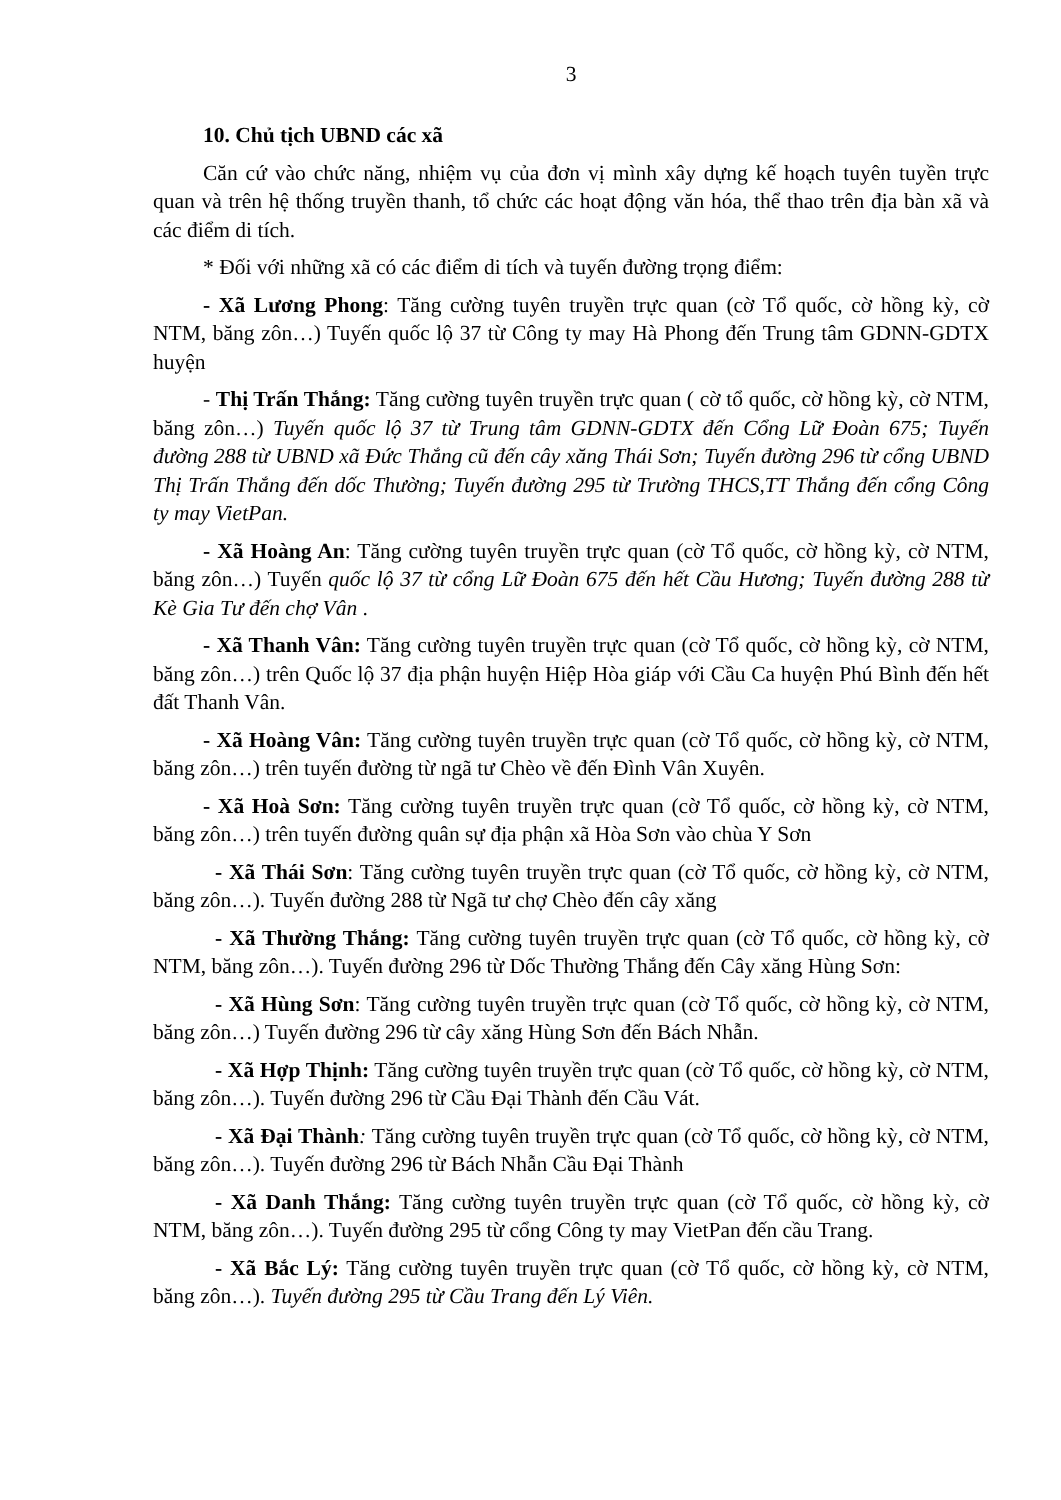3
10. Chủ tịch UBND các xã
Căn cứ vào chức năng, nhiệm vụ của đơn vị mình xây dựng kế hoạch tuyên tuyền trực quan và trên hệ thống truyền thanh, tổ chức các hoạt động văn hóa, thể thao trên địa bàn xã và các điểm di tích.
* Đối với những xã có các điểm di tích và tuyến đường trọng điểm:
- Xã Lương Phong: Tăng cường tuyên truyền trực quan (cờ Tổ quốc, cờ hồng kỳ, cờ NTM, băng zôn…) Tuyến quốc lộ 37 từ Công ty may Hà Phong đến Trung tâm GDNN-GDTX huyện
- Thị Trấn Thắng: Tăng cường tuyên truyền trực quan ( cờ tổ quốc, cờ hồng kỳ, cờ NTM, băng zôn…) Tuyến quốc lộ 37 từ Trung tâm GDNN-GDTX đến Cổng Lữ Đoàn 675; Tuyến đường 288 từ UBND xã Đức Thắng cũ đến cây xăng Thái Sơn; Tuyến đường 296 từ cổng UBND Thị Trấn Thắng đến dốc Thường; Tuyến đường 295 từ Trường THCS,TT Thắng đến cổng Công ty may VietPan.
- Xã Hoàng An: Tăng cường tuyên truyền trực quan (cờ Tổ quốc, cờ hồng kỳ, cờ NTM, băng zôn…) Tuyến quốc lộ 37 từ cổng Lữ Đoàn 675 đến hết Cầu Hương; Tuyến đường 288 từ Kè Gia Tư đến chợ Vân .
- Xã Thanh Vân: Tăng cường tuyên truyền trực quan (cờ Tổ quốc, cờ hồng kỳ, cờ NTM, băng zôn…) trên Quốc lộ 37 địa phận huyện Hiệp Hòa giáp với Cầu Ca huyện Phú Bình đến hết đất Thanh Vân.
- Xã Hoàng Vân: Tăng cường tuyên truyền trực quan (cờ Tổ quốc, cờ hồng kỳ, cờ NTM, băng zôn…) trên tuyến đường từ ngã tư Chèo về đến Đình Vân Xuyên.
- Xã Hoà Sơn: Tăng cường tuyên truyền trực quan (cờ Tổ quốc, cờ hồng kỳ, cờ NTM, băng zôn…) trên tuyến đường quân sự địa phận xã Hòa Sơn vào chùa Y Sơn
- Xã Thái Sơn: Tăng cường tuyên truyền trực quan (cờ Tổ quốc, cờ hồng kỳ, cờ NTM, băng zôn…). Tuyến đường 288 từ Ngã tư chợ Chèo đến cây xăng
- Xã Thường Thắng: Tăng cường tuyên truyền trực quan (cờ Tổ quốc, cờ hồng kỳ, cờ NTM, băng zôn…). Tuyến đường 296 từ Dốc Thường Thắng đến Cây xăng Hùng Sơn:
- Xã Hùng Sơn: Tăng cường tuyên truyền trực quan (cờ Tổ quốc, cờ hồng kỳ, cờ NTM, băng zôn…) Tuyến đường 296 từ cây xăng Hùng Sơn đến Bách Nhẫn.
- Xã Hợp Thịnh: Tăng cường tuyên truyền trực quan (cờ Tổ quốc, cờ hồng kỳ, cờ NTM, băng zôn…). Tuyến đường 296 từ Cầu Đại Thành đến Cầu Vát.
- Xã Đại Thành: Tăng cường tuyên truyền trực quan (cờ Tổ quốc, cờ hồng kỳ, cờ NTM, băng zôn…). Tuyến đường 296 từ Bách Nhẫn Cầu Đại Thành
- Xã Danh Thắng: Tăng cường tuyên truyền trực quan (cờ Tổ quốc, cờ hồng kỳ, cờ NTM, băng zôn…). Tuyến đường 295 từ cổng Công ty may VietPan đến cầu Trang.
- Xã Bắc Lý: Tăng cường tuyên truyền trực quan (cờ Tổ quốc, cờ hồng kỳ, cờ NTM, băng zôn…). Tuyến đường 295 từ Cầu Trang đến Lý Viên.